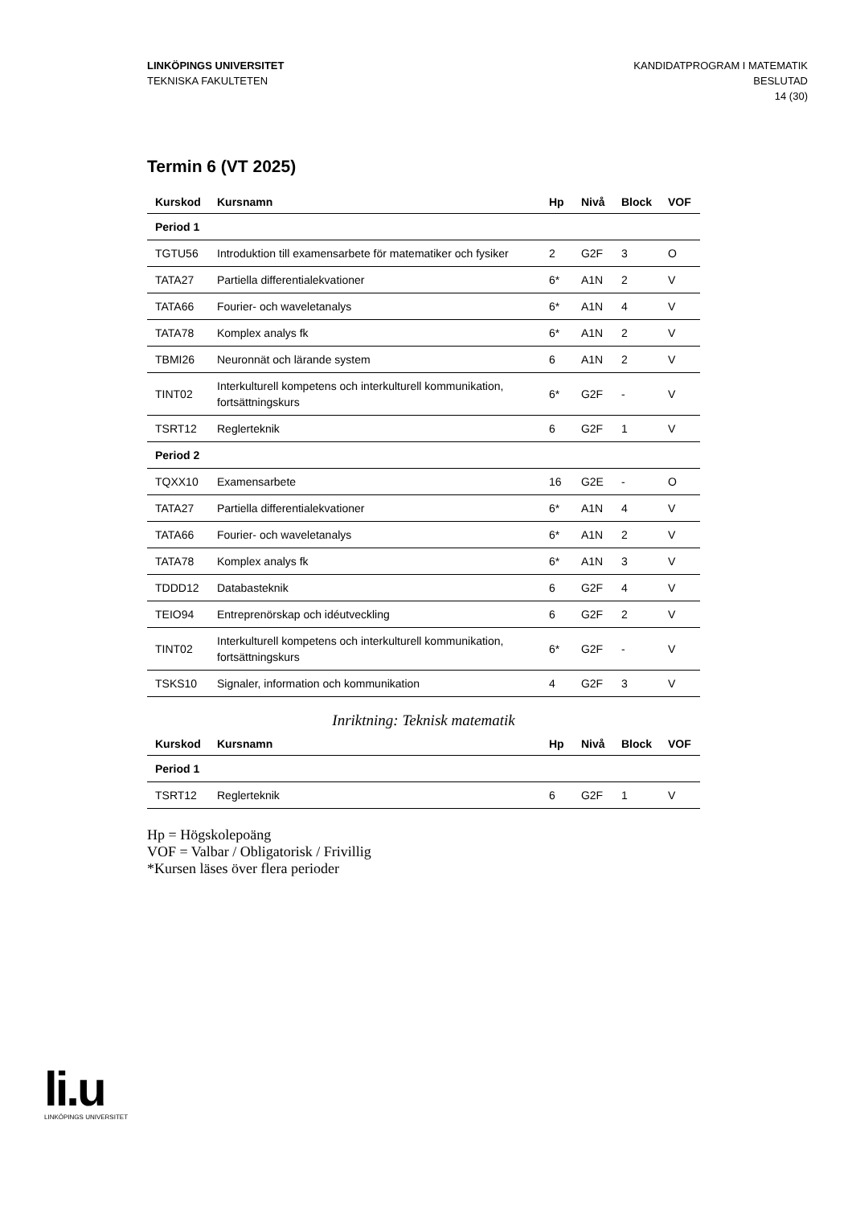LINKÖPINGS UNIVERSITET
TEKNISKA FAKULTETEN
KANDIDATPROGRAM I MATEMATIK
BESLUTAD
14 (30)
Termin 6 (VT 2025)
| Kurskod | Kursnamn | Hp | Nivå | Block | VOF |
| --- | --- | --- | --- | --- | --- |
| Period 1 | | | | | |
| TGTU56 | Introduktion till examensarbete för matematiker och fysiker | 2 | G2F | 3 | O |
| TATA27 | Partiella differentialekvationer | 6* | A1N | 2 | V |
| TATA66 | Fourier- och waveletanalys | 6* | A1N | 4 | V |
| TATA78 | Komplex analys fk | 6* | A1N | 2 | V |
| TBMI26 | Neuronnät och lärande system | 6 | A1N | 2 | V |
| TINT02 | Interkulturell kompetens och interkulturell kommunikation, fortsättningskurs | 6* | G2F | - | V |
| TSRT12 | Reglerteknik | 6 | G2F | 1 | V |
| Period 2 | | | | | |
| TQXX10 | Examensarbete | 16 | G2E | - | O |
| TATA27 | Partiella differentialekvationer | 6* | A1N | 4 | V |
| TATA66 | Fourier- och waveletanalys | 6* | A1N | 2 | V |
| TATA78 | Komplex analys fk | 6* | A1N | 3 | V |
| TDDD12 | Databasteknik | 6 | G2F | 4 | V |
| TEIO94 | Entreprenörskap och idéutveckling | 6 | G2F | 2 | V |
| TINT02 | Interkulturell kompetens och interkulturell kommunikation, fortsättningskurs | 6* | G2F | - | V |
| TSKS10 | Signaler, information och kommunikation | 4 | G2F | 3 | V |
Inriktning: Teknisk matematik
| Kurskod | Kursnamn | Hp | Nivå | Block | VOF |
| --- | --- | --- | --- | --- | --- |
| Period 1 | | | | | |
| TSRT12 | Reglerteknik | 6 | G2F | 1 | V |
Hp = Högskolepoäng
VOF = Valbar / Obligatorisk / Frivillig
*Kursen läses över flera perioder
li.u
LINKÖPINGS UNIVERSITET